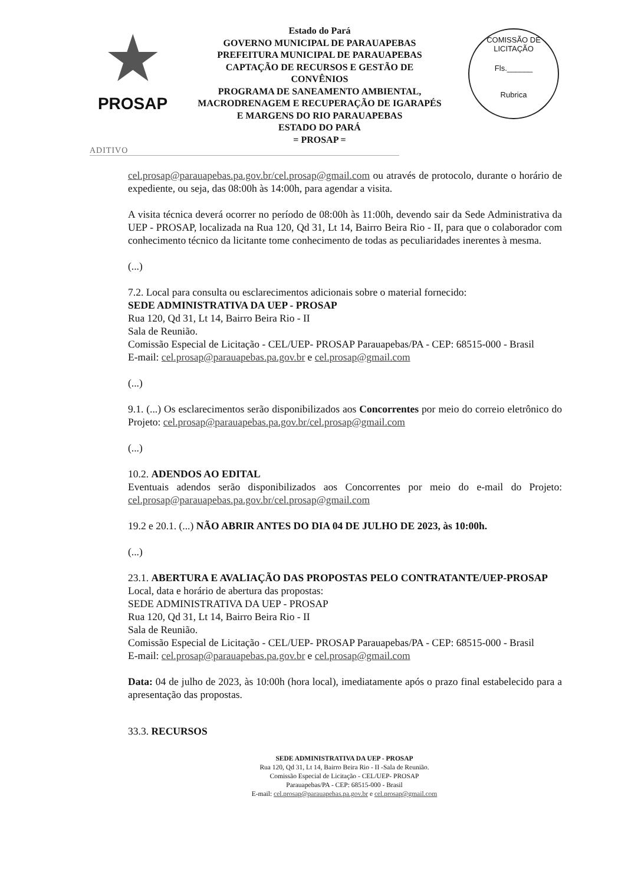★
PROSAP
Estado do Pará
GOVERNO MUNICIPAL DE PARAUAPEBAS
PREFEITURA MUNICIPAL DE PARAUAPEBAS
CAPTAÇÃO DE RECURSOS E GESTÃO DE
CONVÊNIOS
PROGRAMA DE SANEAMENTO AMBIENTAL,
MACRODRENAGEM E RECUPERAÇÃO DE IGARAPÉS
E MARGENS DO RIO PARAUAPEBAS
ESTADO DO PARÁ
= PROSAP =
COMISSÃO DE LICITAÇÃO
Fls.______
Rubrica
ADITIVO
cel.prosap@parauapebas.pa.gov.br/cel.prosap@gmail.com ou através de protocolo, durante o horário de expediente, ou seja, das 08:00h às 14:00h, para agendar a visita.
A visita técnica deverá ocorrer no período de 08:00h às 11:00h, devendo sair da Sede Administrativa da UEP - PROSAP, localizada na Rua 120, Qd 31, Lt 14, Bairro Beira Rio - II, para que o colaborador com conhecimento técnico da licitante tome conhecimento de todas as peculiaridades inerentes à mesma.
(...)
7.2. Local para consulta ou esclarecimentos adicionais sobre o material fornecido:
SEDE ADMINISTRATIVA DA UEP - PROSAP
Rua 120, Qd 31, Lt 14, Bairro Beira Rio - II
Sala de Reunião.
Comissão Especial de Licitação - CEL/UEP- PROSAP Parauapebas/PA - CEP: 68515-000 - Brasil
E-mail: cel.prosap@parauapebas.pa.gov.br e cel.prosap@gmail.com
(...)
9.1. (...) Os esclarecimentos serão disponibilizados aos Concorrentes por meio do correio eletrônico do Projeto: cel.prosap@parauapebas.pa.gov.br/cel.prosap@gmail.com
(...)
10.2. ADENDOS AO EDITAL
Eventuais adendos serão disponibilizados aos Concorrentes por meio do e-mail do Projeto: cel.prosap@parauapebas.pa.gov.br/cel.prosap@gmail.com
19.2 e 20.1. (...) NÃO ABRIR ANTES DO DIA 04 DE JULHO DE 2023, às 10:00h.
(...)
23.1. ABERTURA E AVALIAÇÃO DAS PROPOSTAS PELO CONTRATANTE/UEP-PROSAP
Local, data e horário de abertura das propostas:
SEDE ADMINISTRATIVA DA UEP - PROSAP
Rua 120, Qd 31, Lt 14, Bairro Beira Rio - II
Sala de Reunião.
Comissão Especial de Licitação - CEL/UEP- PROSAP Parauapebas/PA - CEP: 68515-000 - Brasil
E-mail: cel.prosap@parauapebas.pa.gov.br e cel.prosap@gmail.com
Data: 04 de julho de 2023, às 10:00h (hora local), imediatamente após o prazo final estabelecido para a apresentação das propostas.
33.3. RECURSOS
SEDE ADMINISTRATIVA DA UEP - PROSAP
Rua 120, Qd 31, Lt 14, Bairro Beira Rio - II -Sala de Reunião.
Comissão Especial de Licitação - CEL/UEP- PROSAP
Parauapebas/PA - CEP: 68515-000 - Brasil
E-mail: cel.prosap@parauapebas.pa.gov.br e cel.prosap@gmail.com